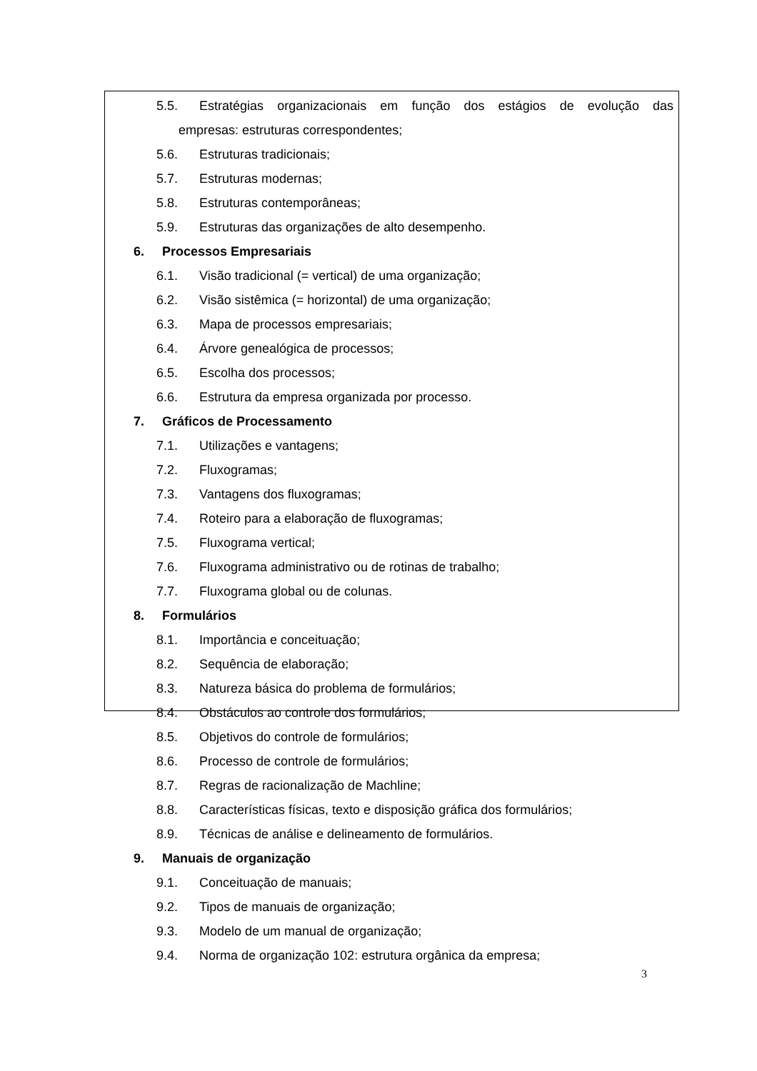5.5. Estratégias organizacionais em função dos estágios de evolução das
empresas: estruturas correspondentes;
5.6. Estruturas tradicionais;
5.7. Estruturas modernas;
5.8. Estruturas contemporâneas;
5.9. Estruturas das organizações de alto desempenho.
6. Processos Empresariais
6.1. Visão tradicional (= vertical) de uma organização;
6.2. Visão sistêmica (= horizontal) de uma organização;
6.3. Mapa de processos empresariais;
6.4. Árvore genealógica de processos;
6.5. Escolha dos processos;
6.6. Estrutura da empresa organizada por processo.
7. Gráficos de Processamento
7.1. Utilizações e vantagens;
7.2. Fluxogramas;
7.3. Vantagens dos fluxogramas;
7.4. Roteiro para a elaboração de fluxogramas;
7.5. Fluxograma vertical;
7.6. Fluxograma administrativo ou de rotinas de trabalho;
7.7. Fluxograma global ou de colunas.
8. Formulários
8.1. Importância e conceituação;
8.2. Sequência de elaboração;
8.3. Natureza básica do problema de formulários;
8.4. Obstáculos ao controle dos formulários;
8.5. Objetivos do controle de formulários;
8.6. Processo de controle de formulários;
8.7. Regras de racionalização de Machline;
8.8. Características físicas, texto e disposição gráfica dos formulários;
8.9. Técnicas de análise e delineamento de formulários.
9. Manuais de organização
9.1. Conceituação de manuais;
9.2. Tipos de manuais de organização;
9.3. Modelo de um manual de organização;
9.4. Norma de organização 102: estrutura orgânica da empresa;
3